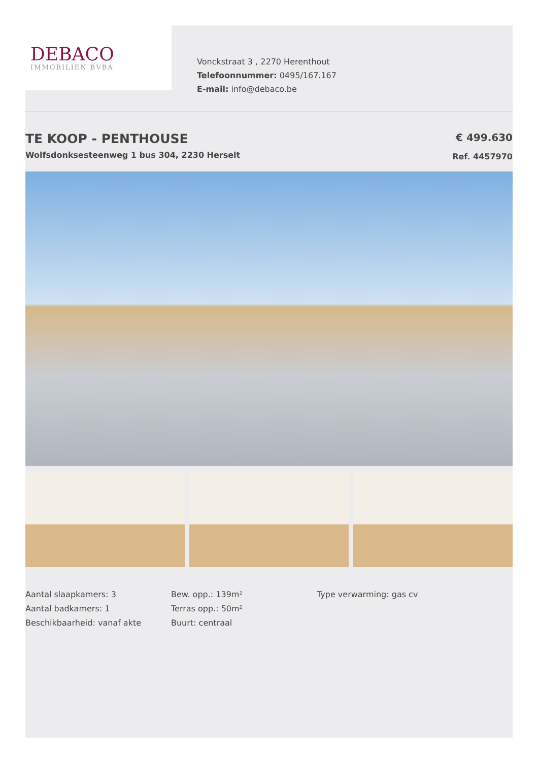DEBACO
IMMOBILIEN BVBA
Vonckstraat 3 , 2270 Herenthout
Telefoonnummer: 0495/167.167
E-mail: info@debaco.be
TE KOOP - PENTHOUSE
Wolfsdonksesteenweg 1 bus 304, 2230 Herselt
€ 499.630
Ref. 4457970
Aantal slaapkamers: 3
Aantal badkamers: 1
Beschikbaarheid: vanaf akte
Bew. opp.: 139m²
Terras opp.: 50m²
Buurt: centraal
Type verwarming: gas cv